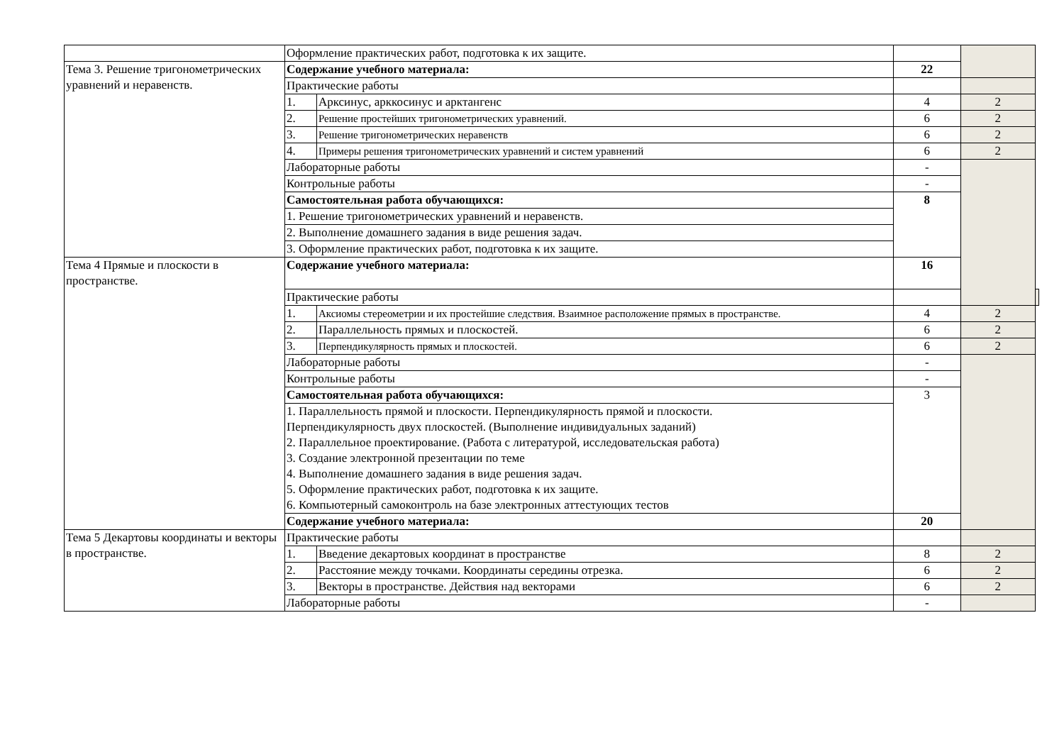| | Оформление практических работ, подготовка к их защите. | | | | |
| Тема 3. Решение тригонометрических уравнений и неравенств. | Содержание учебного материала: | | 22 | | |
| | Практические работы | | | | |
| | 1. | Арксинус, арккосинус и арктангенс | 4 | 2 | |
| | 2. | Решение простейших тригонометрических уравнений. | 6 | 2 | |
| | 3. | Решение тригонометрических неравенств | 6 | 2 | |
| | 4. | Примеры решения тригонометрических уравнений и систем уравнений | 6 | 2 | |
| | Лабораторные работы | | - | | |
| | Контрольные работы | | - | | |
| | Самостоятельная работа обучающихся: | | 8 | | |
| | 1. Решение тригонометрических уравнений и неравенств. | | | | |
| | 2. Выполнение домашнего задания в виде решения задач. | | | | |
| | 3. Оформление практических работ, подготовка к их защите. | | | | |
| Тема 4 Прямые и плоскости в пространстве. | Содержание учебного материала: | | 16 | | |
| | Практические работы | | | | |
| | 1. | Аксиомы стереометрии и их простейшие следствия. Взаимное расположение прямых в пространстве. | 4 | 2 | |
| | 2. | Параллельность прямых и плоскостей. | 6 | 2 | |
| | 3. | Перпендикулярность прямых и плоскостей. | 6 | 2 | |
| | Лабораторные работы | | - | | |
| | Контрольные работы | | - | | |
| | Самостоятельная работа обучающихся: | | 3 | | |
| | 1. Параллельность прямой и плоскости. Перпендикулярность прямой и плоскости. Перпендикулярность двух плоскостей. (Выполнение индивидуальных заданий) 2. Параллельное проектирование. (Работа с литературой, исследовательская работа) 3. Создание электронной презентации по теме 4. Выполнение домашнего задания в виде решения задач. 5. Оформление практических работ, подготовка к их защите. 6. Компьютерный самоконтроль на базе электронных аттестующих тестов | | | | |
| | Содержание учебного материала: | | 20 | | |
| | Тема 5 Декартовы координаты и векторы в пространстве. | Практические работы | | | |
| | | 1. | Введение декартовых координат в пространстве | 8 | 2 |
| | | 2. | Расстояние между точками. Координаты середины отрезка. | 6 | 2 |
| | | 3. | Векторы в пространстве. Действия над векторами | 6 | 2 |
| Лабораторные работы | | - | | | |